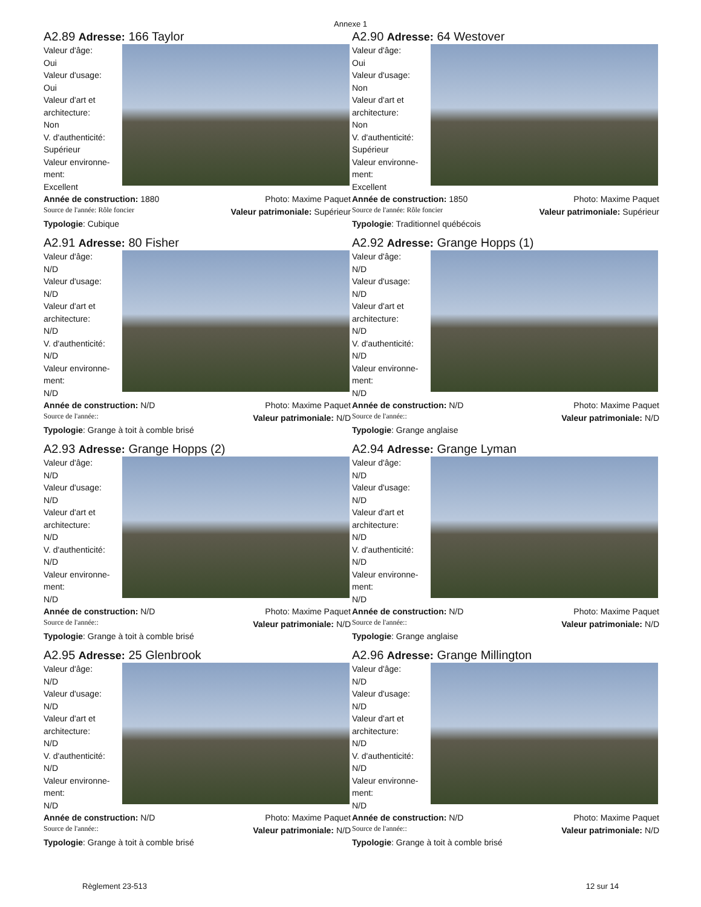Annexe 1
A2.89 Adresse: 166 Taylor
Valeur d'âge:
Oui
Valeur d'usage:
Oui
Valeur d'art et architecture:
Non
V. d'authenticité:
Supérieur
Valeur environne-ment:
Excellent
Année de construction: 1880 Photo: Maxime Paquet
Source de l'année: Rôle foncier Valeur patrimoniale: Supérieur
Typologie: Cubique
A2.90 Adresse: 64 Westover
Valeur d'âge:
Oui
Valeur d'usage:
Non
Valeur d'art et architecture:
Non
V. d'authenticité:
Supérieur
Valeur environne-ment:
Excellent
Année de construction: 1850 Photo: Maxime Paquet
Source de l'année: Rôle foncier Valeur patrimoniale: Supérieur
Typologie: Traditionnel québécois
A2.91 Adresse: 80 Fisher
Valeur d'âge:
N/D
Valeur d'usage:
N/D
Valeur d'art et architecture:
N/D
V. d'authenticité:
N/D
Valeur environne-ment:
N/D
Année de construction: N/D Photo: Maxime Paquet
Source de l'année:: Valeur patrimoniale: N/D
Typologie: Grange à toit à comble brisé
A2.92 Adresse: Grange Hopps (1)
Valeur d'âge:
N/D
Valeur d'usage:
N/D
Valeur d'art et architecture:
N/D
V. d'authenticité:
N/D
Valeur environne-ment:
N/D
Année de construction: N/D Photo: Maxime Paquet
Source de l'année:: Valeur patrimoniale: N/D
Typologie: Grange anglaise
A2.93 Adresse: Grange Hopps (2)
Valeur d'âge:
N/D
Valeur d'usage:
N/D
Valeur d'art et architecture:
N/D
V. d'authenticité:
N/D
Valeur environne-ment:
N/D
Année de construction: N/D Photo: Maxime Paquet
Source de l'année:: Valeur patrimoniale: N/D
Typologie: Grange à toit à comble brisé
A2.94 Adresse: Grange Lyman
Valeur d'âge:
N/D
Valeur d'usage:
N/D
Valeur d'art et architecture:
N/D
V. d'authenticité:
N/D
Valeur environne-ment:
N/D
Année de construction: N/D Photo: Maxime Paquet
Source de l'année:: Valeur patrimoniale: N/D
Typologie: Grange anglaise
A2.95 Adresse: 25 Glenbrook
Valeur d'âge:
N/D
Valeur d'usage:
N/D
Valeur d'art et architecture:
N/D
V. d'authenticité:
N/D
Valeur environne-ment:
N/D
Année de construction: N/D Photo: Maxime Paquet
Source de l'année:: Valeur patrimoniale: N/D
Typologie: Grange à toit à comble brisé
A2.96 Adresse: Grange Millington
Valeur d'âge:
N/D
Valeur d'usage:
N/D
Valeur d'art et architecture:
N/D
V. d'authenticité:
N/D
Valeur environne-ment:
N/D
Année de construction: N/D Photo: Maxime Paquet
Source de l'année:: Valeur patrimoniale: N/D
Typologie: Grange à toit à comble brisé
Règlement 23-513 12 sur 14